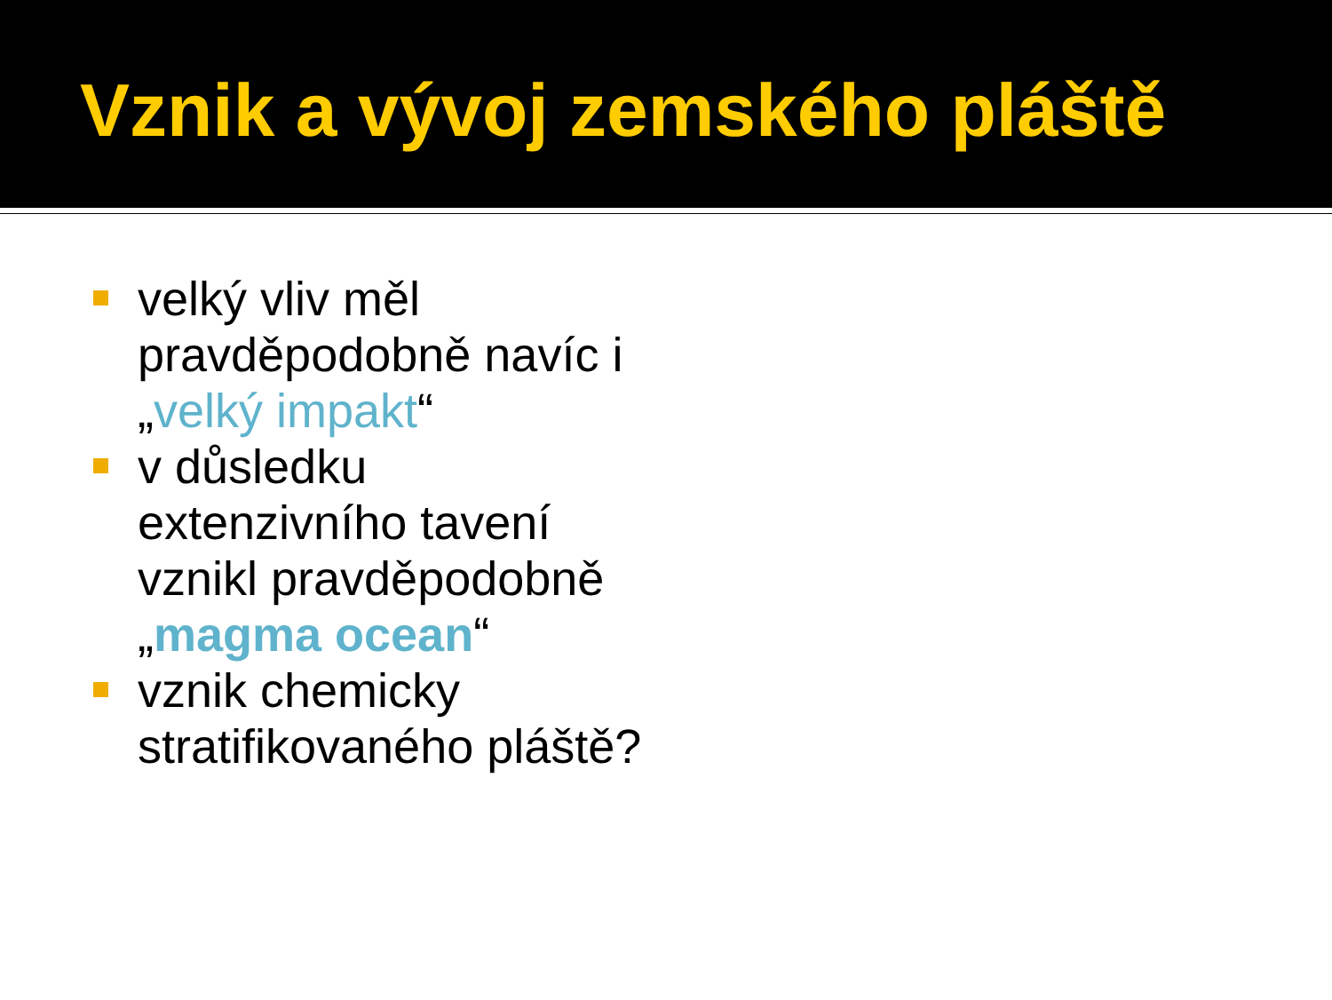Vznik a vývoj zemského pláště
velký vliv měl pravděpodobně navíc i „velký impakt“
v důsledku extenzivního tavení vznikl pravděpodobně „magma ocean“
vznik chemicky stratifikovaného pláště?